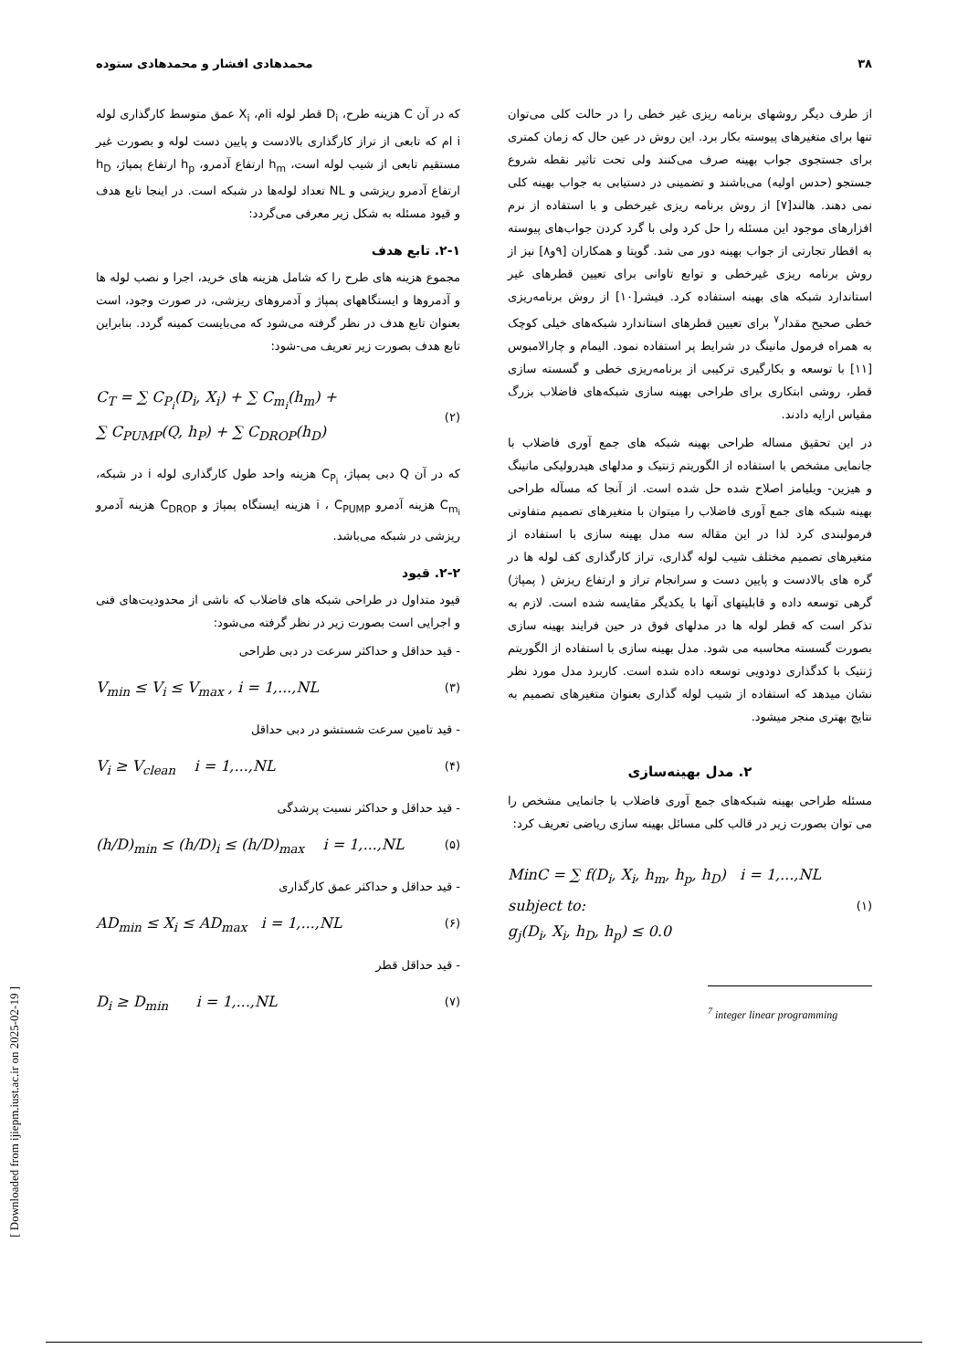۳۸ محمدهادی افشار و محمدهادی ستوده
از طرف دیگر روشهای برنامه ریزی غیر خطی را در حالت کلی می‌توان تنها برای متغیرهای پیوسته بکار برد. این روش در عین حال که زمان کمتری برای جستجوی جواب بهینه صرف می‌کنند ولی تحت تاثیر نقطه شروع جستجو (حدس اولیه) می‌باشند و تضمینی در دستیابی به جواب بهینه کلی نمی دهند. هالند[۷] از روش برنامه ریزی غیرخطی و با استفاده از نرم افزارهای موجود این مسئله را حل کرد ولی با گرد کردن جواب‌های پیوسته به اقطار تجارتی از جواب بهینه دور می شد. گوپتا و همکاران [۹و۸] نیز از روش برنامه ریزی غیرخطی و توابع تاوانی برای تعیین قطرهای غیر استاندارد شبکه های بهینه استفاده کرد. فیشر[۱۰] از روش برنامه‌ریزی خطی صحیح مقدار<sup>۷</sup> برای تعیین قطرهای استاندارد شبکه‌های خیلی کوچک به همراه فرمول مانینگ در شرایط پر استفاده نمود. الیمام و چارالامبوس [۱۱] با توسعه و بکارگیری ترکیبی از برنامه‌ریزی خطی و گسسته سازی قطر، روشی ابتکاری برای طراحی بهینه سازی شبکه‌های فاضلاب بزرگ مقیاس ارایه دادند.
در این تحقیق مساله طراحی بهینه شبکه های جمع آوری فاضلاب با جانمایی مشخص با استفاده از الگوریتم ژنتیک و مدلهای هیدرولیکی مانینگ و هیزین- ویلیامز اصلاح شده حل شده است. از آنجا که مسآله طراحی بهینه شبکه های جمع آوری فاضلاب را میتوان با متغیرهای تصمیم متفاوتی فرمولبندی کرد لذا در این مقاله سه مدل بهینه سازی با استفاده از متغیرهای تصمیم مختلف شیب لوله گذاری، تراز کارگذاری کف لوله ها در گره های بالادست و پایین دست و سرانجام تراز و ارتفاع ریزش ( پمپاژ) گرهی توسعه داده و قابلیتهای آنها با یکدیگر مقایسه شده است. لازم به تذکر است که قطر لوله ها در مدلهای فوق در حین فرایند بهینه سازی بصورت گسسته محاسبه می شود. مدل بهینه سازی با استفاده از الگوریتم ژنتیک با کدگذاری دودویی توسعه داده شده است. کاربرد مدل مورد نظر نشان میدهد که استفاده از شیب لوله گذاری بعنوان متغیرهای تصمیم به نتایج بهتری منجر میشود.
۲. مدل بهینه‌سازی
مسئله طراحی بهینه شبکه‌های جمع آوری فاضلاب با جانمایی مشخص را می توان بصورت زیر در قالب کلی مسائل بهینه سازی ریاضی تعریف کرد:
MinC = ∑ f(D<sub>i</sub>, X<sub>i</sub>, h<sub>m</sub>, h<sub>p</sub>, h<sub>D</sub>) i = 1,...,NL
subject to:
g<sub>j</sub>(D<sub>i</sub>, X<sub>i</sub>, h<sub>D</sub>, h<sub>p</sub>) ≤ 0.0 (۱)
<sup>7</sup> integer linear programming
که در آن C هزینه طرح، D<sub>i</sub> قطر لوله iام، X<sub>i</sub> عمق متوسط کارگذاری لوله i ام که تابعی از تراز کارگذاری بالادست و پایین دست لوله و بصورت غیر مستقیم تابعی از شیب لوله است، h<sub>m</sub> ارتفاع آدمرو، h<sub>p</sub> ارتفاع پمپاژ، h<sub>D</sub> ارتفاع آدمرو ریزشی و NL تعداد لوله‌ها در شبکه است. در اینجا تابع هدف و قیود مسئله به شکل زیر معرفی می‌گردد:
۲-۱. تابع هدف
مجموع هزینه های طرح را که شامل هزینه های خرید، اجرا و نصب لوله ها و آدمروها و ایستگاههای پمپاژ و آدمروهای ریزشی، در صورت وجود، است بعنوان تابع هدف در نظر گرفته می‌شود که می‌بایست کمینه گردد. بنابراین تابع هدف بصورت زیر تعریف می-شود:
C<sub>T</sub> = ∑ C<sub>P<sub>i</sub></sub>(D<sub>i</sub>, X<sub>i</sub>) + ∑ C<sub>m<sub>i</sub></sub>(h<sub>m</sub>) +
∑ C<sub>PUMP</sub>(Q, h<sub>P</sub>) + ∑ C<sub>DROP</sub>(h<sub>D</sub>) (۲)
که در آن Q دبی پمپاژ، C<sub>P<sub>i</sub></sub> هزینه واحد طول کارگذاری لوله i در شبکه، C<sub>m<sub>i</sub></sub> هزینه آدمرو i ، C<sub>PUMP</sub> هزینه ایستگاه پمپاژ و C<sub>DROP</sub> هزینه آدمرو ریزشی در شبکه می‌باشد.
۲-۲. قیود
قیود متداول در طراحی شبکه های فاضلاب که ناشی از محدودیت‌های فنی و اجرایی است بصورت زیر در نظر گرفته می‌شود:
- قید حداقل و حداکثر سرعت در دبی طراحی
V<sub>min</sub> ≤ V<sub>i</sub> ≤ V<sub>max</sub> , i = 1,...,NL (۳)
- قید تامین سرعت شستشو در دبی حداقل
V<sub>i</sub> ≥ V<sub>clean</sub> i = 1,...,NL (۴)
- قید حداقل و حداکثر نسبت پرشدگی
(h/D)<sub>min</sub> ≤ (h/D)<sub>i</sub> ≤ (h/D)<sub>max</sub> i = 1,...,NL (۵)
- قید حداقل و حداکثر عمق کارگذاری
AD<sub>min</sub> ≤ X<sub>i</sub> ≤ AD<sub>max</sub> i = 1,...,NL (۶)
- قید حداقل قطر
D<sub>i</sub> ≥ D<sub>min</sub> i = 1,...,NL (۷)
[ Downloaded from ijiepm.iust.ac.ir on 2025-02-19 ]